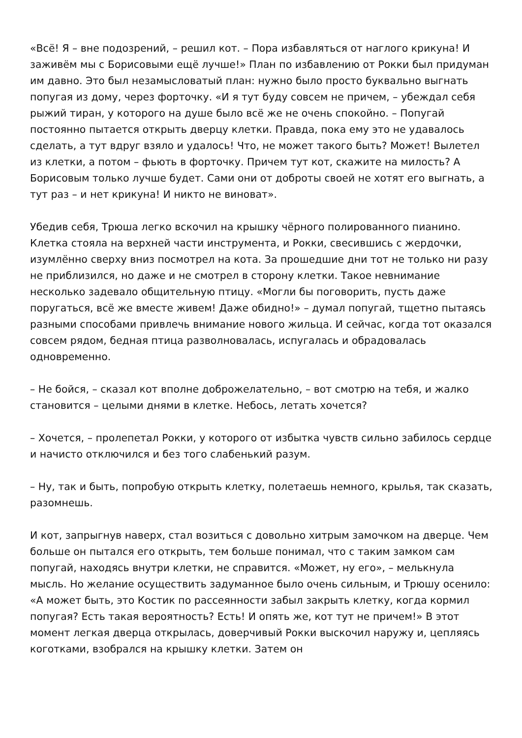«Всё! Я – вне подозрений, – решил кот. – Пора избавляться от наглого крикуна! И заживём мы с Борисовыми ещё лучше!» План по избавлению от Рокки был придуман им давно. Это был незамысловатый план: нужно было просто буквально выгнать попугая из дому, через форточку. «И я тут буду совсем не причем, – убеждал себя рыжий тиран, у которого на душе было всё же не очень спокойно. – Попугай постоянно пытается открыть дверцу клетки. Правда, пока ему это не удавалось сделать, а тут вдруг взяло и удалось! Что, не может такого быть? Может! Вылетел из клетки, а потом – фьють в форточку. Причем тут кот, скажите на милость? А Борисовым только лучше будет. Сами они от доброты своей не хотят его выгнать, а тут раз – и нет крикуна! И никто не виноват».
Убедив себя, Трюша легко вскочил на крышку чёрного полированного пианино. Клетка стояла на верхней части инструмента, и Рокки, свесившись с жердочки, изумлённо сверху вниз посмотрел на кота. За прошедшие дни тот не только ни разу не приблизился, но даже и не смотрел в сторону клетки. Такое невнимание несколько задевало общительную птицу. «Могли бы поговорить, пусть даже поругаться, всё же вместе живем! Даже обидно!» – думал попугай, тщетно пытаясь разными способами привлечь внимание нового жильца. И сейчас, когда тот оказался совсем рядом, бедная птица разволновалась, испугалась и обрадовалась одновременно.
– Не бойся, – сказал кот вполне доброжелательно, – вот смотрю на тебя, и жалко становится – целыми днями в клетке. Небось, летать хочется?
– Хочется, – пролепетал Рокки, у которого от избытка чувств сильно забилось сердце и начисто отключился и без того слабенький разум.
– Ну, так и быть, попробую открыть клетку, полетаешь немного, крылья, так сказать, разомнешь.
И кот, запрыгнув наверх, стал возиться с довольно хитрым замочком на дверце. Чем больше он пытался его открыть, тем больше понимал, что с таким замком сам попугай, находясь внутри клетки, не справится. «Может, ну его», – мелькнула мысль. Но желание осуществить задуманное было очень сильным, и Трюшу осенило: «А может быть, это Костик по рассеянности забыл закрыть клетку, когда кормил попугая? Есть такая вероятность? Есть! И опять же, кот тут не причем!» В этот момент легкая дверца открылась, доверчивый Рокки выскочил наружу и, цепляясь коготками, взобрался на крышку клетки. Затем он